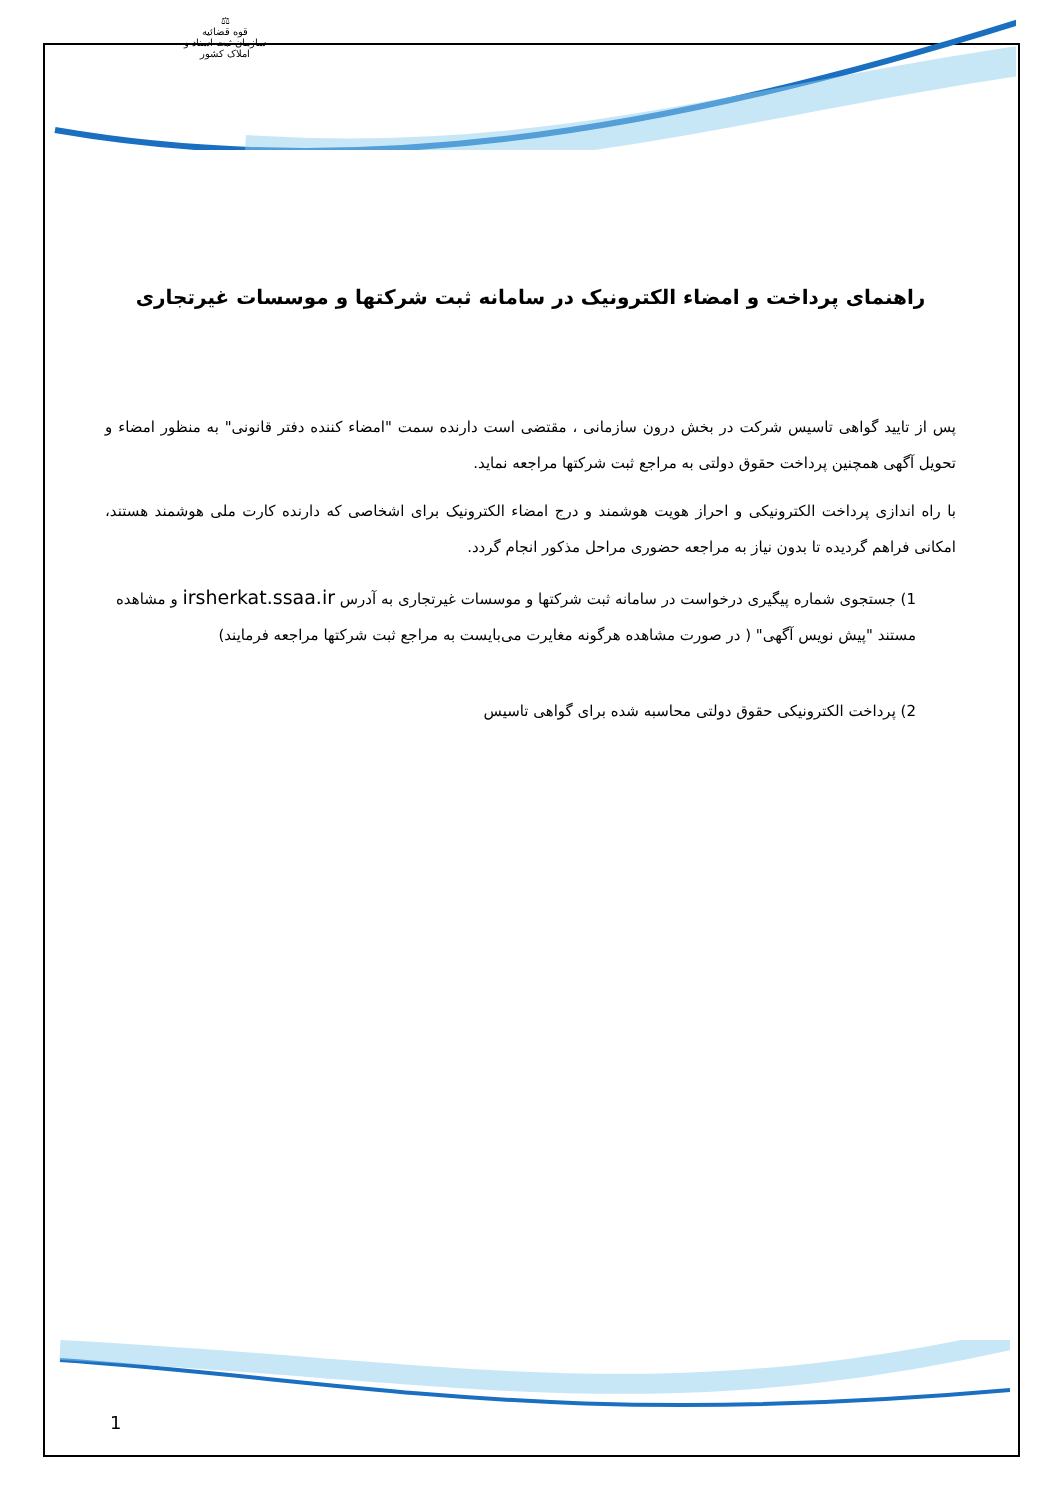⚖
قوه قضائیه
سازمان ثبت اسناد و املاک کشور
راهنمای پرداخت و امضاء الکترونیک در سامانه ثبت شرکتها و موسسات غیرتجاری
پس از تایید گواهی تاسیس شرکت در بخش درون سازمانی ، مقتضی است دارنده سمت "امضاء کننده دفتر قانونی" به منظور امضاء و تحویل آگهی همچنین پرداخت حقوق دولتی به مراجع ثبت شرکتها مراجعه نماید.
با راه اندازی پرداخت الکترونیکی و احراز هویت هوشمند و درج امضاء الکترونیک برای اشخاصی که دارنده کارت ملی هوشمند هستند، امکانی فراهم گردیده تا بدون نیاز به مراجعه حضوری مراحل مذکور انجام گردد.
1) جستجوی شماره پیگیری درخواست در سامانه ثبت شرکتها و موسسات غیرتجاری به آدرس irsherkat.ssaa.ir و مشاهده مستند "پیش نویس آگهی" ( در صورت مشاهده هرگونه مغایرت می‌بایست به مراجع ثبت شرکتها مراجعه فرمایند)
2) پرداخت الکترونیکی حقوق دولتی محاسبه شده برای گواهی تاسیس
1